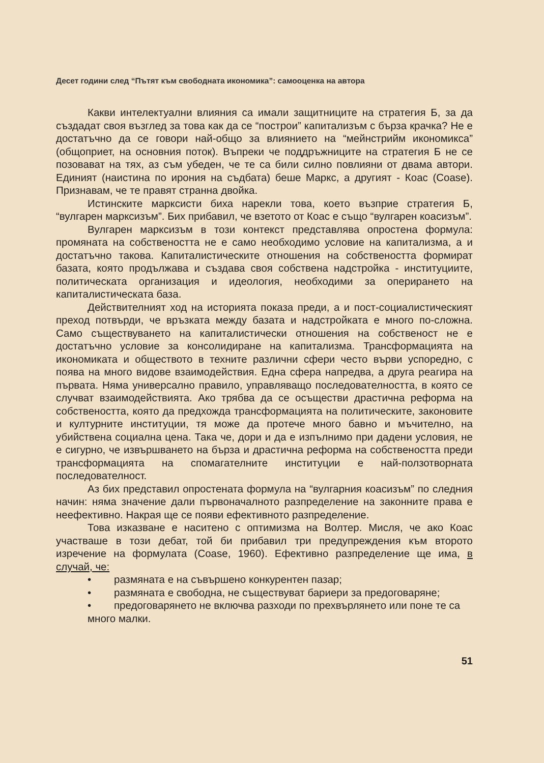Десет години след “Пътят към свободната икономика”: самооценка на автора
Какви интелектуални влияния са имали защитниците на стратегия Б, за да създадат своя възглед за това как да се “построи” капитализъм с бърза крачка? Не е достатъчно да се говори най-общо за влиянието на “мейнстрийм икономикса” (общоприет, на основния поток). Въпреки че поддръжниците на стратегия Б не се позовават на тях, аз съм убеден, че те са били силно повлияни от двама автори. Единият (наистина по ирония на съдбата) беше Маркс, а другият - Коас (Coase). Признавам, че те правят странна двойка.
Истинските марксисти биха нарекли това, което възприе стратегия Б, “вулгарен марксизъм”. Бих прибавил, че взетото от Коас е също “вулгарен коасизъм”.
Вулгарен марксизъм в този контекст представлява опростена формула: промяната на собствеността не е само необходимо условие на капитализма, а и достатъчно такова. Капиталистическите отношения на собствеността формират базата, която продължава и създава своя собствена надстройка - институциите, политическата организация и идеология, необходими за оперирането на капиталистическата база.
Действителният ход на историята показа преди, а и пост-социалистическият преход потвърди, че връзката между базата и надстройката е много по-сложна. Само съществуването на капиталистически отношения на собственост не е достатъчно условие за консолидиране на капитализма. Трансформацията на икономиката и обществото в техните различни сфери често върви успоредно, с поява на много видове взаимодействия. Една сфера напредва, а друга реагира на първата. Няма универсално правило, управляващо последователността, в която се случват взаимодействията. Ако трябва да се осъществи драстична реформа на собствеността, която да предхожда трансформацията на политическите, законовите и културните институции, тя може да протече много бавно и мъчително, на убийствена социална цена. Така че, дори и да е изпълнимо при дадени условия, не е сигурно, че извършването на бърза и драстична реформа на собствеността преди трансформацията на спомагателните институции е най-ползотворната последователност.
Аз бих представил опростената формула на “вулгарния коасизъм” по следния начин: няма значение дали първоначалното разпределение на законните права е неефективно. Накрая ще се появи ефективното разпределение.
Това изказване е наситено с оптимизма на Волтер. Мисля, че ако Коас участваше в този дебат, той би прибавил три предупреждения към второто изречение на формулата (Coase, 1960). Ефективно разпределение ще има, в случай, че:
• размяната е на съвършено конкурентен пазар;
• размяната е свободна, не съществуват бариери за предоговаряне;
• предоговарянето не включва разходи по прехвърлянето или поне те са много малки.
51